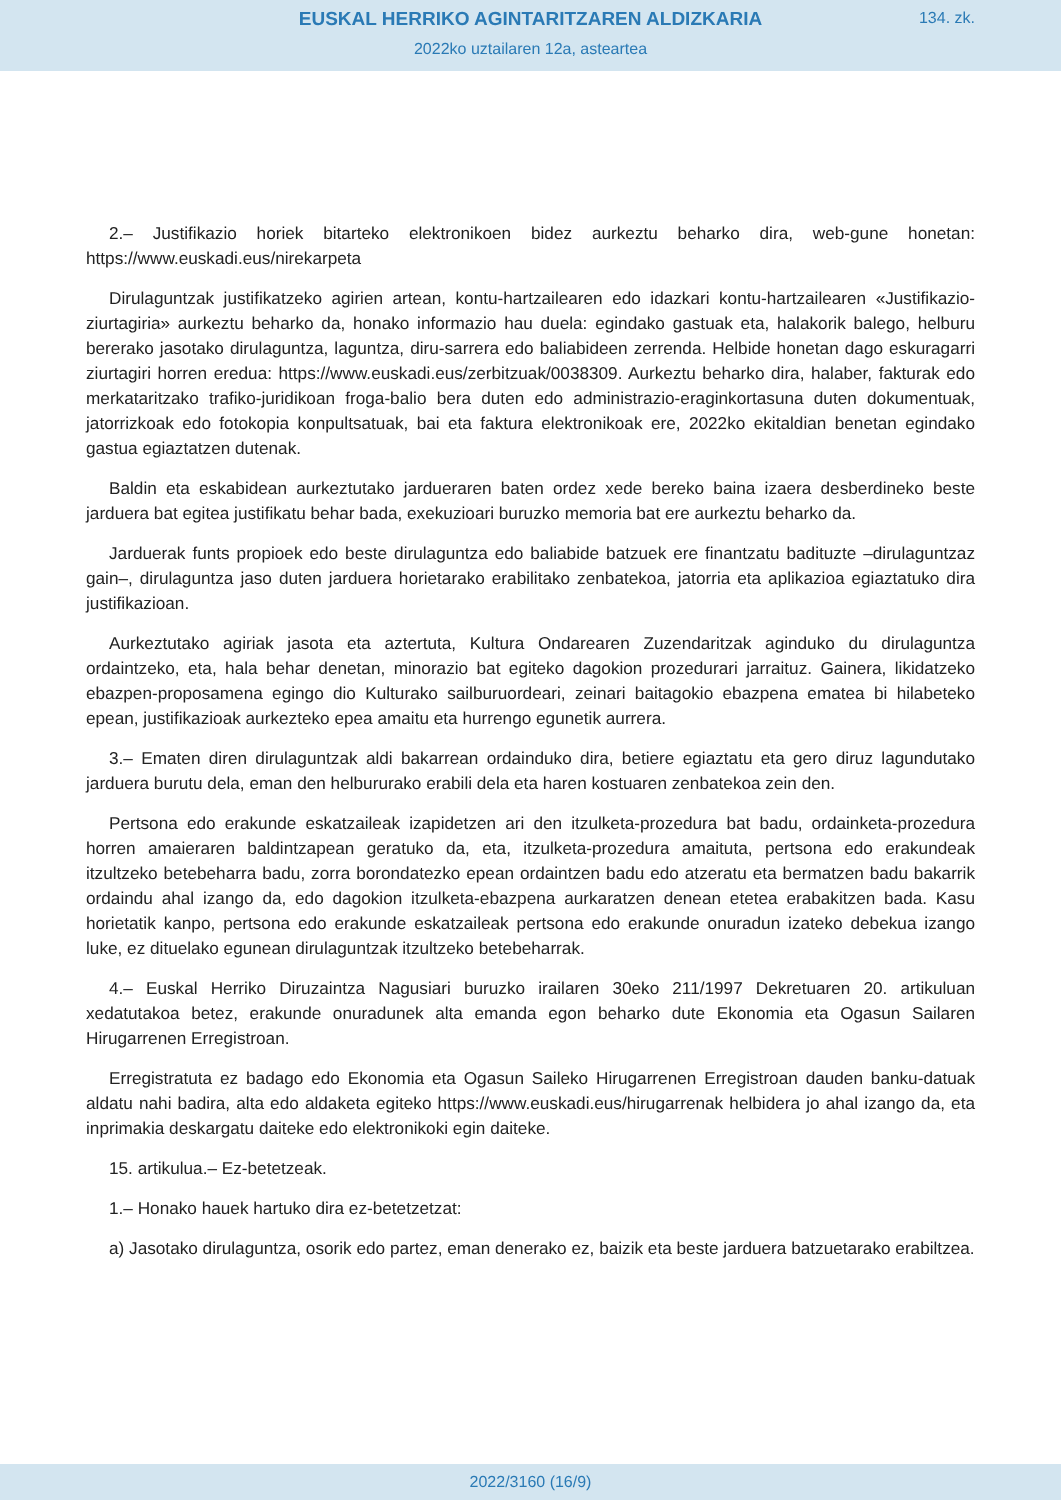EUSKAL HERRIKO AGINTARITZAREN ALDIZKARIA
134. zk.
2022ko uztailaren 12a, asteartea
2.– Justifikazio horiek bitarteko elektronikoen bidez aurkeztu beharko dira, web-gune honetan: https://www.euskadi.eus/nirekarpeta
Dirulaguntzak justifikatzeko agirien artean, kontu-hartzailearen edo idazkari kontu-hartzailearen «Justifikazio-ziurtagiria» aurkeztu beharko da, honako informazio hau duela: egindako gastuak eta, halakorik balego, helburu bererako jasotako dirulaguntza, laguntza, diru-sarrera edo baliabideen zerrenda. Helbide honetan dago eskuragarri ziurtagiri horren eredua: https://www.euskadi.eus/zerbitzuak/0038309. Aurkeztu beharko dira, halaber, fakturak edo merkataritzako trafiko-juridikoan froga-balio bera duten edo administrazio-eraginkortasuna duten dokumentuak, jatorrizkoak edo fotokopia konpultsatuak, bai eta faktura elektronikoak ere, 2022ko ekitaldian benetan egindako gastua egiaztatzen dutenak.
Baldin eta eskabidean aurkeztutako jardueraren baten ordez xede bereko baina izaera desberdineko beste jarduera bat egitea justifikatu behar bada, exekuzioari buruzko memoria bat ere aurkeztu beharko da.
Jarduerak funts propioek edo beste dirulaguntza edo baliabide batzuek ere finantzatu badituzte –dirulaguntzaz gain–, dirulaguntza jaso duten jarduera horietarako erabilitako zenbatekoa, jatorria eta aplikazioa egiaztatuko dira justifikazioan.
Aurkeztutako agiriak jasota eta aztertuta, Kultura Ondarearen Zuzendaritzak aginduko du dirulaguntza ordaintzeko, eta, hala behar denetan, minorazio bat egiteko dagokion prozedurari jarraituz. Gainera, likidatzeko ebazpen-proposamena egingo dio Kulturako sailburuordeari, zeinari baitagokio ebazpena ematea bi hilabeteko epean, justifikazioak aurkezteko epea amaitu eta hurrengo egunetik aurrera.
3.– Ematen diren dirulaguntzak aldi bakarrean ordainduko dira, betiere egiaztatu eta gero diruz lagundutako jarduera burutu dela, eman den helbururako erabili dela eta haren kostuaren zenbatekoa zein den.
Pertsona edo erakunde eskatzaileak izapidetzen ari den itzulketa-prozedura bat badu, ordainketa-prozedura horren amaieraren baldintzapean geratuko da, eta, itzulketa-prozedura amaituta, pertsona edo erakundeak itzultzeko betebeharra badu, zorra borondatezko epean ordaintzen badu edo atzeratu eta bermatzen badu bakarrik ordaindu ahal izango da, edo dagokion itzulketa-ebazpena aurkaratzen denean etetea erabakitzen bada. Kasu horietatik kanpo, pertsona edo erakunde eskatzaileak pertsona edo erakunde onuradun izateko debekua izango luke, ez dituelako egunean dirulaguntzak itzultzeko betebeharrak.
4.– Euskal Herriko Diruzaintza Nagusiari buruzko irailaren 30eko 211/1997 Dekretuaren 20. artikuluan xedatutakoa betez, erakunde onuradunek alta emanda egon beharko dute Ekonomia eta Ogasun Sailaren Hirugarrenen Erregistroan.
Erregistratuta ez badago edo Ekonomia eta Ogasun Saileko Hirugarrenen Erregistroan dauden banku-datuak aldatu nahi badira, alta edo aldaketa egiteko https://www.euskadi.eus/hirugarrenak helbidera jo ahal izango da, eta inprimakia deskargatu daiteke edo elektronikoki egin daiteke.
15. artikulua.– Ez-betetzeak.
1.– Honako hauek hartuko dira ez-betetzetzat:
a) Jasotako dirulaguntza, osorik edo partez, eman denerako ez, baizik eta beste jarduera batzuetarako erabiltzea.
2022/3160 (16/9)